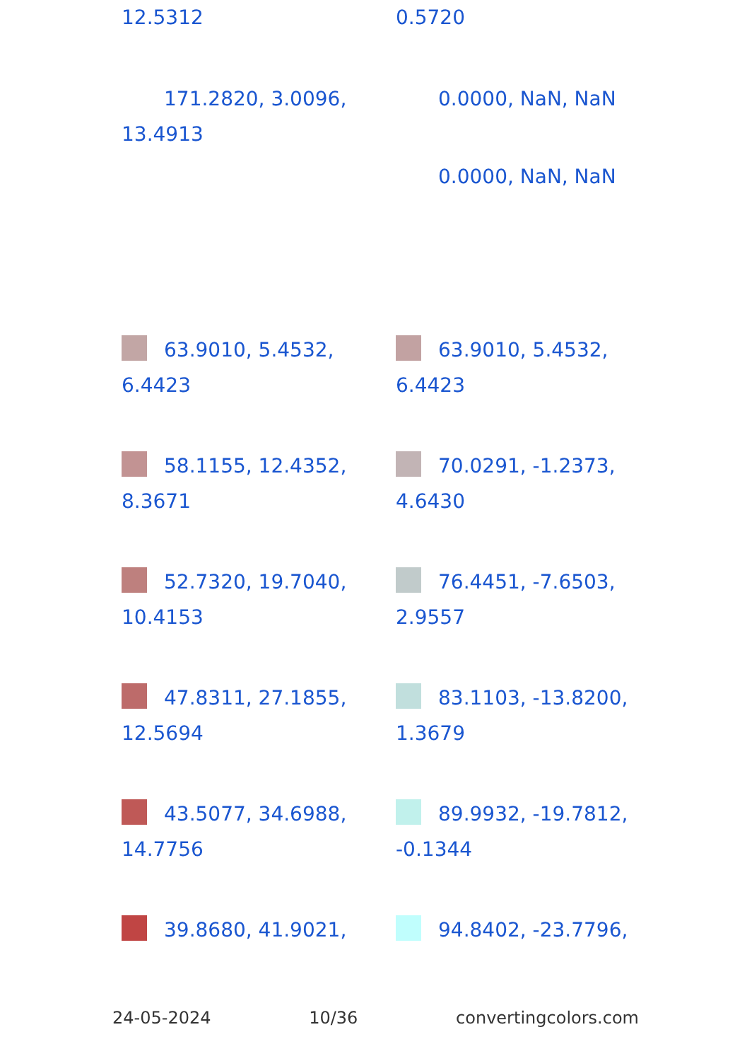12.5312 0.5720
171.2820, 3.0096,
13.4913
0.0000, NaN, NaN
0.0000, NaN, NaN
63.9010, 5.4532,
6.4423
63.9010, 5.4532,
6.4423
58.1155, 12.4352,
8.3671
70.0291, -1.2373,
4.6430
52.7320, 19.7040,
10.4153
76.4451, -7.6503,
2.9557
47.8311, 27.1855,
12.5694
83.1103, -13.8200,
1.3679
43.5077, 34.6988,
14.7756
89.9932, -19.7812,
-0.1344
39.8680, 41.9021, 94.8402, -23.7796,
24-05-2024 10/36 convertingcolors.com